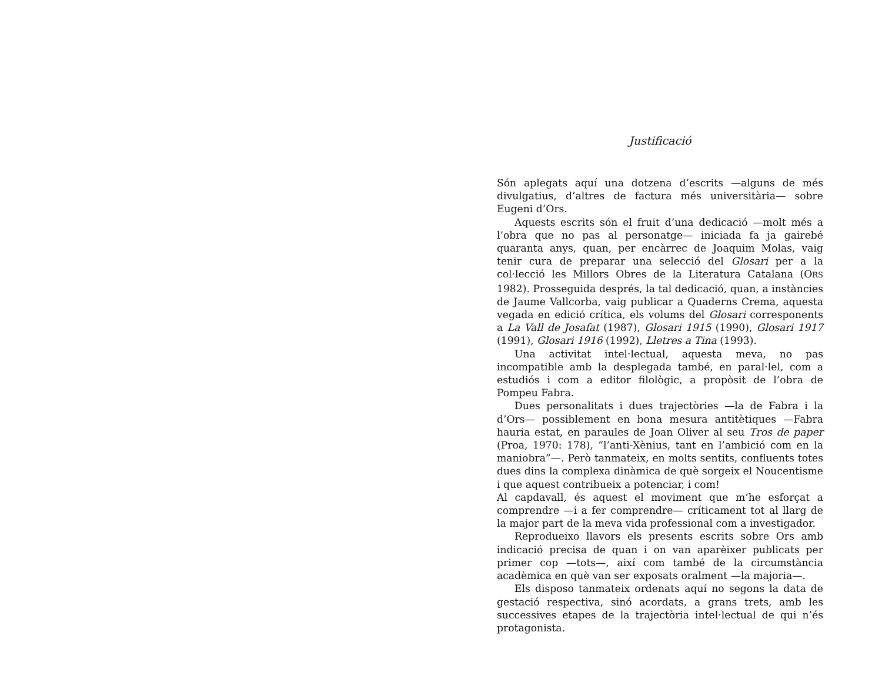Justificació
Són aplegats aquí una dotzena d’escrits —alguns de més divulgatius, d’altres de factura més universitària— sobre Eugeni d’Ors.
Aquests escrits són el fruit d’una dedicació —molt més a l’obra que no pas al personatge— iniciada fa ja gairebé quaranta anys, quan, per encàrrec de Joaquim Molas, vaig tenir cura de preparar una selecció del Glosari per a la col·lecció les Millors Obres de la Literatura Catalana (ORS 1982). Prosseguida després, la tal dedicació, quan, a instàncies de Jaume Vallcorba, vaig publicar a Quaderns Crema, aquesta vegada en edició crítica, els volums del Glosari corresponents a La Vall de Josafat (1987), Glosari 1915 (1990), Glosari 1917 (1991), Glosari 1916 (1992), Lletres a Tina (1993).
Una activitat intel·lectual, aquesta meva, no pas incompatible amb la desplegada també, en paral·lel, com a estudiós i com a editor filològic, a propòsit de l’obra de Pompeu Fabra.
Dues personalitats i dues trajectòries —la de Fabra i la d’Ors— possiblement en bona mesura antitètiques —Fabra hauria estat, en paraules de Joan Oliver al seu Tros de paper (Proa, 1970: 178), “l’anti-Xènius, tant en l’ambició com en la maniobra”—. Però tanmateix, en molts sentits, confluents totes dues dins la complexa dinàmica de què sorgeix el Noucentisme i que aquest contribueix a potenciar, i com!
Al capdavall, és aquest el moviment que m’he esforçat a comprendre —i a fer comprendre— críticament tot al llarg de la major part de la meva vida professional com a investigador.
Reprodueixo llavors els presents escrits sobre Ors amb indicació precisa de quan i on van aparèixer publicats per primer cop —tots—, així com també de la circumstància acadèmica en què van ser exposats oralment —la majoria—.
Els disposo tanmateix ordenats aquí no segons la data de gestació respectiva, sinó acordats, a grans trets, amb les successives etapes de la trajectòria intel·lectual de qui n’és protagonista.